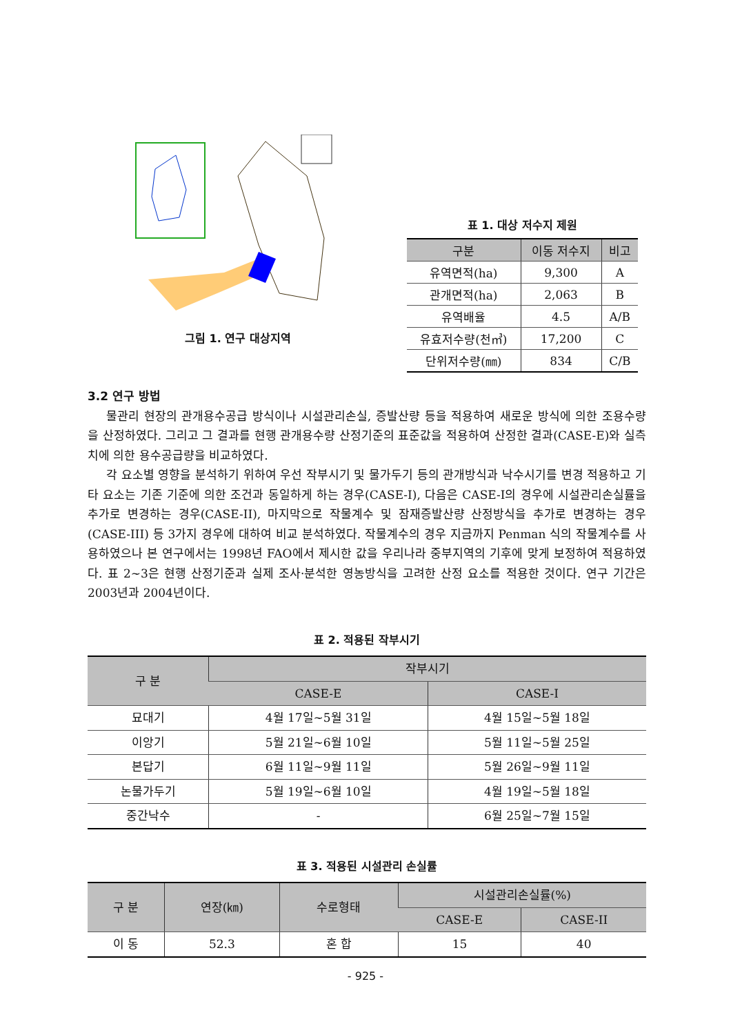그림 1. 연구 대상지역
표 1. 대상 저수지 제원
| 구분 | 이동 저수지 | 비고 |
| --- | --- | --- |
| 유역면적(ha) | 9,300 | A |
| 관개면적(ha) | 2,063 | B |
| 유역배율 | 4.5 | A/B |
| 유효저수량(천㎥) | 17,200 | C |
| 단위저수량(㎜) | 834 | C/B |
3.2 연구 방법
물관리 현장의 관개용수공급 방식이나 시설관리손실, 증발산량 등을 적용하여 새로운 방식에 의한 조용수량을 산정하였다. 그리고 그 결과를 현행 관개용수량 산정기준의 표준값을 적용하여 산정한 결과(CASE-E)와 실측치에 의한 용수공급량을 비교하였다.
각 요소별 영향을 분석하기 위하여 우선 작부시기 및 물가두기 등의 관개방식과 낙수시기를 변경 적용하고 기타 요소는 기존 기준에 의한 조건과 동일하게 하는 경우(CASE-I), 다음은 CASE-I의 경우에 시설관리손실률을 추가로 변경하는 경우(CASE-II), 마지막으로 작물계수 및 잠재증발산량 산정방식을 추가로 변경하는 경우(CASE-III) 등 3가지 경우에 대하여 비교 분석하였다. 작물계수의 경우 지금까지 Penman 식의 작물계수를 사용하였으나 본 연구에서는 1998년 FAO에서 제시한 값을 우리나라 중부지역의 기후에 맞게 보정하여 적용하였다. 표 2~3은 현행 산정기준과 실제 조사·분석한 영농방식을 고려한 산정 요소를 적용한 것이다. 연구 기간은 2003년과 2004년이다.
표 2. 적용된 작부시기
| 구 분 | 작부시기 | |
| --- | --- | --- |
| | CASE-E | CASE-I |
| 묘대기 | 4월 17일~5월 31일 | 4월 15일~5월 18일 |
| 이앙기 | 5월 21일~6월 10일 | 5월 11일~5월 25일 |
| 본답기 | 6월 11일~9월 11일 | 5월 26일~9월 11일 |
| 논물가두기 | 5월 19일~6월 10일 | 4월 19일~5월 18일 |
| 중간낙수 | - | 6월 25일~7월 15일 |
표 3. 적용된 시설관리 손실률
| 구 분 | 연장(㎞) | 수로형태 | 시설관리손실률(%) | |
| --- | --- | --- | --- | --- |
| | | | CASE-E | CASE-II |
| 이 동 | 52.3 | 혼 합 | 15 | 40 |
- 925 -